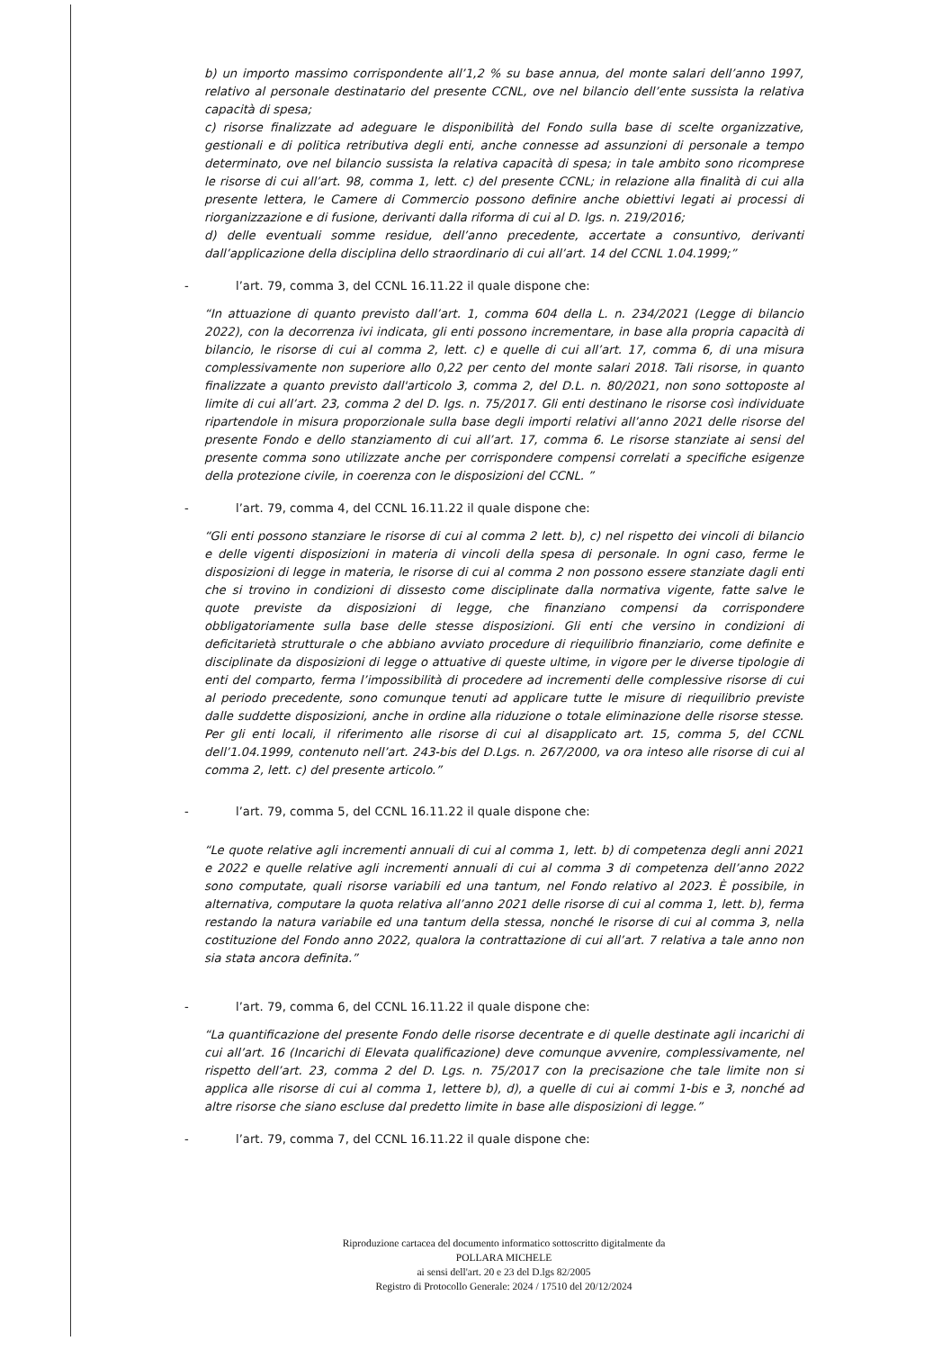b) un importo massimo corrispondente all’1,2 % su base annua, del monte salari dell’anno 1997, relativo al personale destinatario del presente CCNL, ove nel bilancio dell’ente sussista la relativa capacità di spesa;
c) risorse finalizzate ad adeguare le disponibilità del Fondo sulla base di scelte organizzative, gestionali e di politica retributiva degli enti, anche connesse ad assunzioni di personale a tempo determinato, ove nel bilancio sussista la relativa capacità di spesa; in tale ambito sono ricomprese le risorse di cui all’art. 98, comma 1, lett. c) del presente CCNL; in relazione alla finalità di cui alla presente lettera, le Camere di Commercio possono definire anche obiettivi legati ai processi di riorganizzazione e di fusione, derivanti dalla riforma di cui al D. lgs. n. 219/2016;
d) delle eventuali somme residue, dell’anno precedente, accertate a consuntivo, derivanti dall’applicazione della disciplina dello straordinario di cui all’art. 14 del CCNL 1.04.1999;”
-
l’art. 79, comma 3, del CCNL 16.11.22 il quale dispone che:
“In attuazione di quanto previsto dall’art. 1, comma 604 della L. n. 234/2021 (Legge di bilancio 2022), con la decorrenza ivi indicata, gli enti possono incrementare, in base alla propria capacità di bilancio, le risorse di cui al comma 2, lett. c) e quelle di cui all’art. 17, comma 6, di una misura complessivamente non superiore allo 0,22 per cento del monte salari 2018. Tali risorse, in quanto finalizzate a quanto previsto dall'articolo 3, comma 2, del D.L. n. 80/2021, non sono sottoposte al limite di cui all’art. 23, comma 2 del D. lgs. n. 75/2017. Gli enti destinano le risorse così individuate ripartendole in misura proporzionale sulla base degli importi relativi all’anno 2021 delle risorse del presente Fondo e dello stanziamento di cui all’art. 17, comma 6. Le risorse stanziate ai sensi del presente comma sono utilizzate anche per corrispondere compensi correlati a specifiche esigenze della protezione civile, in coerenza con le disposizioni del CCNL. ”
-
l’art. 79, comma 4, del CCNL 16.11.22 il quale dispone che:
“Gli enti possono stanziare le risorse di cui al comma 2 lett. b), c) nel rispetto dei vincoli di bilancio e delle vigenti disposizioni in materia di vincoli della spesa di personale. In ogni caso, ferme le disposizioni di legge in materia, le risorse di cui al comma 2 non possono essere stanziate dagli enti che si trovino in condizioni di dissesto come disciplinate dalla normativa vigente, fatte salve le quote previste da disposizioni di legge, che finanziano compensi da corrispondere obbligatoriamente sulla base delle stesse disposizioni. Gli enti che versino in condizioni di deficitarietà strutturale o che abbiano avviato procedure di riequilibrio finanziario, come definite e disciplinate da disposizioni di legge o attuative di queste ultime, in vigore per le diverse tipologie di enti del comparto, ferma l’impossibilità di procedere ad incrementi delle complessive risorse di cui al periodo precedente, sono comunque tenuti ad applicare tutte le misure di riequilibrio previste dalle suddette disposizioni, anche in ordine alla riduzione o totale eliminazione delle risorse stesse. Per gli enti locali, il riferimento alle risorse di cui al disapplicato art. 15, comma 5, del CCNL dell’1.04.1999, contenuto nell’art. 243-bis del D.Lgs. n. 267/2000, va ora inteso alle risorse di cui al comma 2, lett. c) del presente articolo.”
-
l’art. 79, comma 5, del CCNL 16.11.22 il quale dispone che:
“Le quote relative agli incrementi annuali di cui al comma 1, lett. b) di competenza degli anni 2021 e 2022 e quelle relative agli incrementi annuali di cui al comma 3 di competenza dell’anno 2022 sono computate, quali risorse variabili ed una tantum, nel Fondo relativo al 2023. È possibile, in alternativa, computare la quota relativa all’anno 2021 delle risorse di cui al comma 1, lett. b), ferma restando la natura variabile ed una tantum della stessa, nonché le risorse di cui al comma 3, nella costituzione del Fondo anno 2022, qualora la contrattazione di cui all’art. 7 relativa a tale anno non sia stata ancora definita.”
-
l’art. 79, comma 6, del CCNL 16.11.22 il quale dispone che:
“La quantificazione del presente Fondo delle risorse decentrate e di quelle destinate agli incarichi di cui all’art. 16 (Incarichi di Elevata qualificazione) deve comunque avvenire, complessivamente, nel rispetto dell’art. 23, comma 2 del D. Lgs. n. 75/2017 con la precisazione che tale limite non si applica alle risorse di cui al comma 1, lettere b), d), a quelle di cui ai commi 1-bis e 3, nonché ad altre risorse che siano escluse dal predetto limite in base alle disposizioni di legge.”
-
l’art. 79, comma 7, del CCNL 16.11.22 il quale dispone che:
Riproduzione cartacea del documento informatico sottoscritto digitalmente da
POLLARA MICHELE
ai sensi dell'art. 20 e 23 del D.lgs 82/2005
Registro di Protocollo Generale: 2024 / 17510 del 20/12/2024